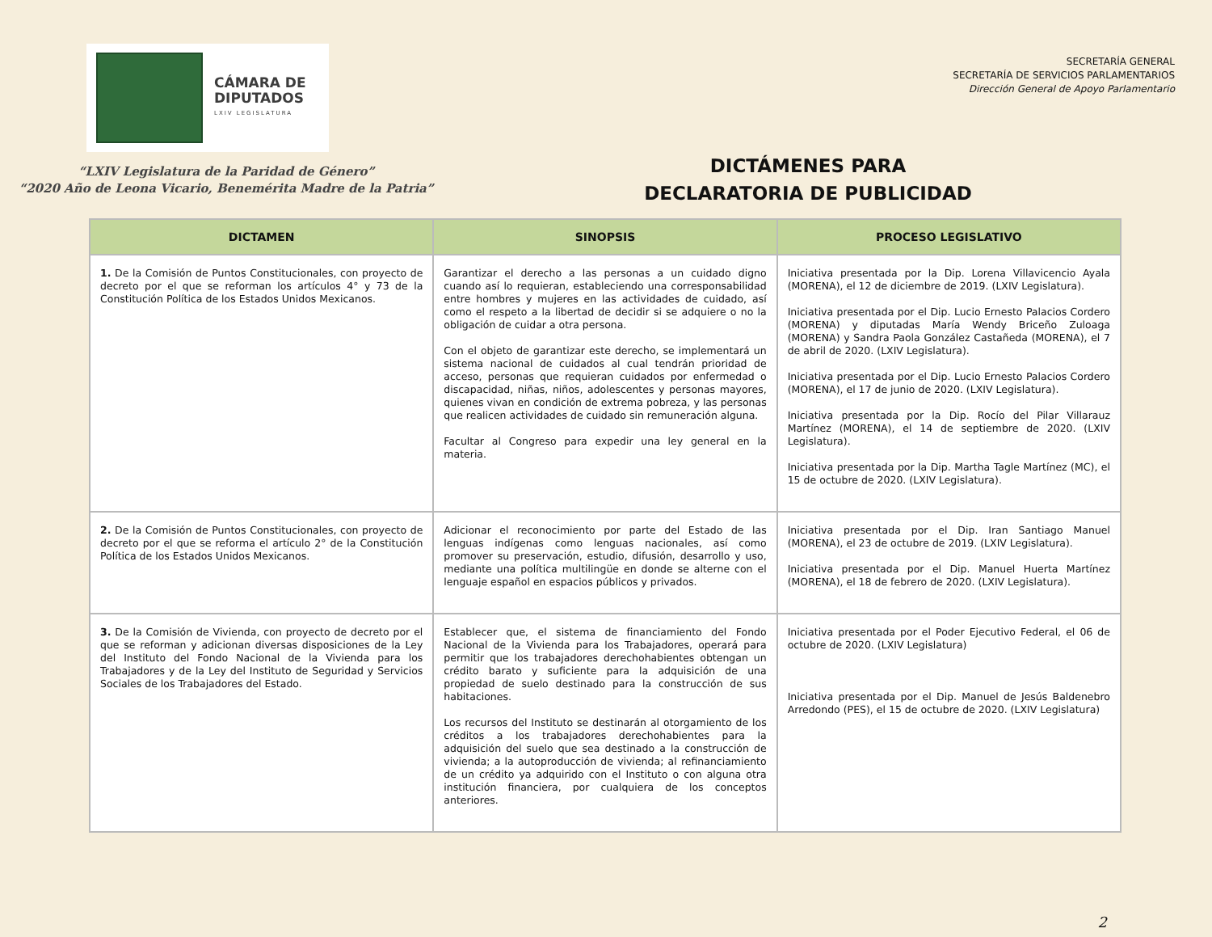CÁMARA DE
DIPUTADOS
LXIV LEGISLATURA
SECRETARÍA GENERAL
SECRETARÍA DE SERVICIOS PARLAMENTARIOS
Dirección General de Apoyo Parlamentario
“LXIV Legislatura de la Paridad de Género”
“2020 Año de Leona Vicario, Benemérita Madre de la Patria”
DICTÁMENES PARA
DECLARATORIA DE PUBLICIDAD
| DICTAMEN | SINOPSIS | PROCESO LEGISLATIVO |
| --- | --- | --- |
| 1. De la Comisión de Puntos Constitucionales, con proyecto de decreto por el que se reforman los artículos 4° y 73 de la Constitución Política de los Estados Unidos Mexicanos. | Garantizar el derecho a las personas a un cuidado digno cuando así lo requieran, estableciendo una corresponsabilidad entre hombres y mujeres en las actividades de cuidado, así como el respeto a la libertad de decidir si se adquiere o no la obligación de cuidar a otra persona. Con el objeto de garantizar este derecho, se implementará un sistema nacional de cuidados al cual tendrán prioridad de acceso, personas que requieran cuidados por enfermedad o discapacidad, niñas, niños, adolescentes y personas mayores, quienes vivan en condición de extrema pobreza, y las personas que realicen actividades de cuidado sin remuneración alguna. Facultar al Congreso para expedir una ley general en la materia. | Iniciativa presentada por la Dip. Lorena Villavicencio Ayala (MORENA), el 12 de diciembre de 2019. (LXIV Legislatura). Iniciativa presentada por el Dip. Lucio Ernesto Palacios Cordero (MORENA) y diputadas María Wendy Briceño Zuloaga (MORENA) y Sandra Paola González Castañeda (MORENA), el 7 de abril de 2020. (LXIV Legislatura). Iniciativa presentada por el Dip. Lucio Ernesto Palacios Cordero (MORENA), el 17 de junio de 2020. (LXIV Legislatura). Iniciativa presentada por la Dip. Rocío del Pilar Villarauz Martínez (MORENA), el 14 de septiembre de 2020. (LXIV Legislatura). Iniciativa presentada por la Dip. Martha Tagle Martínez (MC), el 15 de octubre de 2020. (LXIV Legislatura). |
| 2. De la Comisión de Puntos Constitucionales, con proyecto de decreto por el que se reforma el artículo 2° de la Constitución Política de los Estados Unidos Mexicanos. | Adicionar el reconocimiento por parte del Estado de las lenguas indígenas como lenguas nacionales, así como promover su preservación, estudio, difusión, desarrollo y uso, mediante una política multilingüe en donde se alterne con el lenguaje español en espacios públicos y privados. | Iniciativa presentada por el Dip. Iran Santiago Manuel (MORENA), el 23 de octubre de 2019. (LXIV Legislatura). Iniciativa presentada por el Dip. Manuel Huerta Martínez (MORENA), el 18 de febrero de 2020. (LXIV Legislatura). |
| 3. De la Comisión de Vivienda, con proyecto de decreto por el que se reforman y adicionan diversas disposiciones de la Ley del Instituto del Fondo Nacional de la Vivienda para los Trabajadores y de la Ley del Instituto de Seguridad y Servicios Sociales de los Trabajadores del Estado. | Establecer que, el sistema de financiamiento del Fondo Nacional de la Vivienda para los Trabajadores, operará para permitir que los trabajadores derechohabientes obtengan un crédito barato y suficiente para la adquisición de una propiedad de suelo destinado para la construcción de sus habitaciones. Los recursos del Instituto se destinarán al otorgamiento de los créditos a los trabajadores derechohabientes para la adquisición del suelo que sea destinado a la construcción de vivienda; a la autoproducción de vivienda; al refinanciamiento de un crédito ya adquirido con el Instituto o con alguna otra institución financiera, por cualquiera de los conceptos anteriores. | Iniciativa presentada por el Poder Ejecutivo Federal, el 06 de octubre de 2020. (LXIV Legislatura) Iniciativa presentada por el Dip. Manuel de Jesús Baldenebro Arredondo (PES), el 15 de octubre de 2020. (LXIV Legislatura) |
2